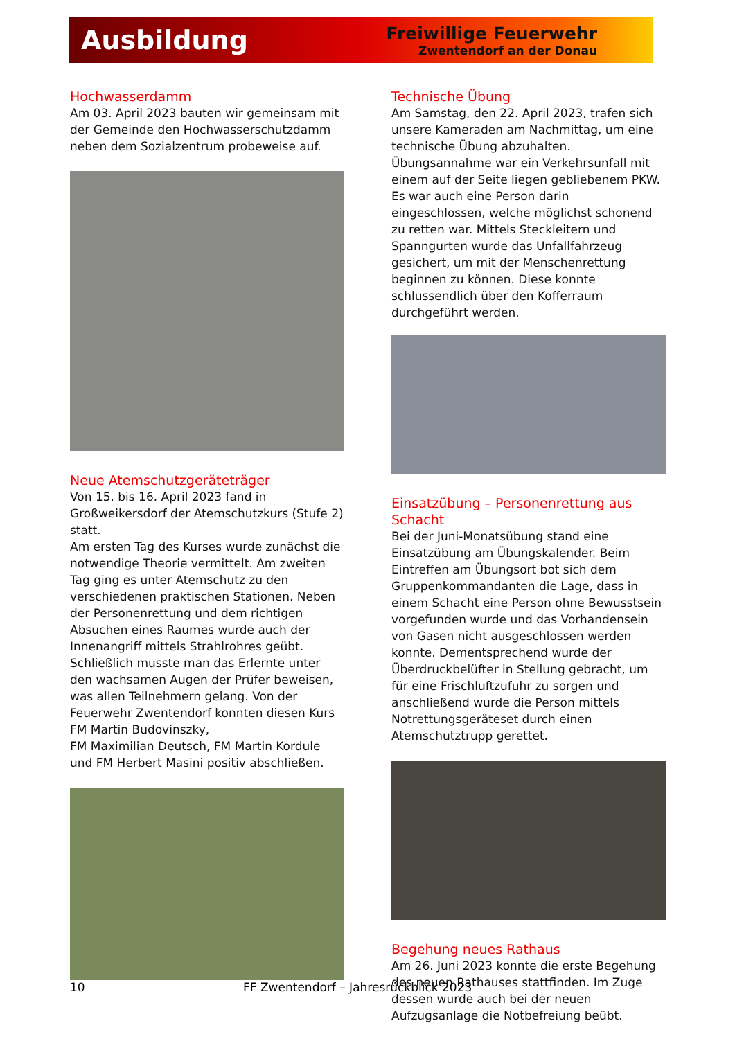Ausbildung
Freiwillige Feuerwehr
Zwentendorf an der Donau
Hochwasserdamm
Am 03. April 2023 bauten wir gemeinsam mit der Gemeinde den Hochwasserschutzdamm neben dem Sozialzentrum probeweise auf.
Neue Atemschutzgeräteträger
Von 15. bis 16. April 2023 fand in Großweikersdorf der Atemschutzkurs (Stufe 2) statt.
Am ersten Tag des Kurses wurde zunächst die notwendige Theorie vermittelt. Am zweiten Tag ging es unter Atemschutz zu den verschiedenen praktischen Stationen. Neben der Personenrettung und dem richtigen Absuchen eines Raumes wurde auch der Innenangriff mittels Strahlrohres geübt. Schließlich musste man das Erlernte unter den wachsamen Augen der Prüfer beweisen, was allen Teilnehmern gelang. Von der Feuerwehr Zwentendorf konnten diesen Kurs FM Martin Budovinszky,
FM Maximilian Deutsch, FM Martin Kordule und FM Herbert Masini positiv abschließen.
Technische Übung
Am Samstag, den 22. April 2023, trafen sich unsere Kameraden am Nachmittag, um eine technische Übung abzuhalten. Übungsannahme war ein Verkehrsunfall mit einem auf der Seite liegen gebliebenem PKW. Es war auch eine Person darin eingeschlossen, welche möglichst schonend zu retten war. Mittels Steckleitern und Spanngurten wurde das Unfallfahrzeug gesichert, um mit der Menschenrettung beginnen zu können. Diese konnte schlussendlich über den Kofferraum durchgeführt werden.
Einsatzübung – Personenrettung aus Schacht
Bei der Juni-Monatsübung stand eine Einsatzübung am Übungskalender. Beim Eintreffen am Übungsort bot sich dem Gruppenkommandanten die Lage, dass in einem Schacht eine Person ohne Bewusstsein vorgefunden wurde und das Vorhandensein von Gasen nicht ausgeschlossen werden konnte. Dementsprechend wurde der Überdruckbelüfter in Stellung gebracht, um für eine Frischluftzufuhr zu sorgen und anschließend wurde die Person mittels Notrettungsgeräteset durch einen Atemschutztrupp gerettet.
Begehung neues Rathaus
Am 26. Juni 2023 konnte die erste Begehung des neuen Rathauses stattfinden. Im Zuge dessen wurde auch bei der neuen Aufzugsanlage die Notbefreiung beübt.
10 FF Zwentendorf – Jahresrückblick 2023